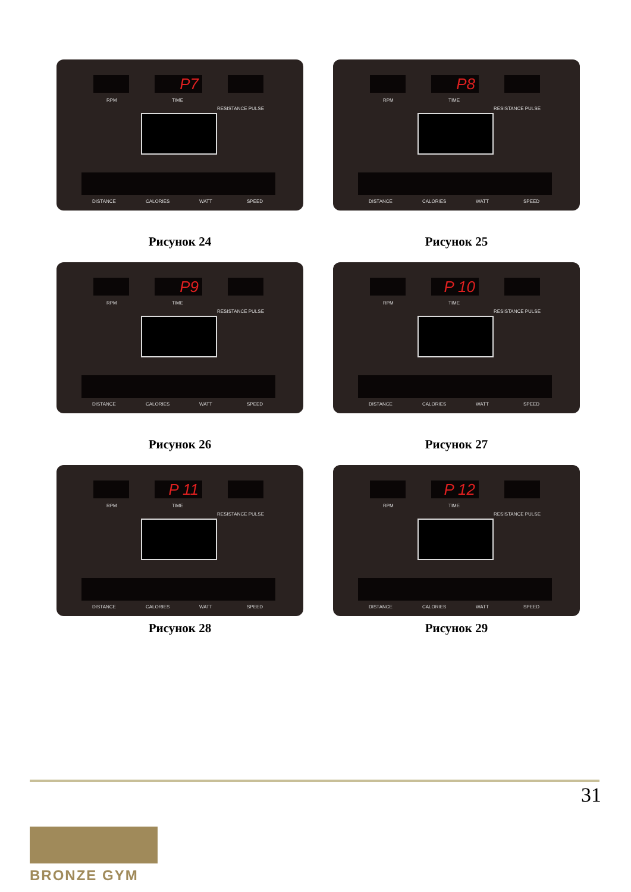P7
RPM TIME
RESISTANCE PULSE
DISTANCE CALORIES WATT SPEED
Рисунок 24
P8
RPM TIME
RESISTANCE PULSE
DISTANCE CALORIES WATT SPEED
Рисунок 25
P9
RPM TIME
RESISTANCE PULSE
DISTANCE CALORIES WATT SPEED
Рисунок 26
P 10
RPM TIME
RESISTANCE PULSE
DISTANCE CALORIES WATT SPEED
Рисунок 27
P 11
RPM TIME
RESISTANCE PULSE
DISTANCE CALORIES WATT SPEED
Рисунок 28
P 12
RPM TIME
RESISTANCE PULSE
DISTANCE CALORIES WATT SPEED
Рисунок 29
31
BRONZE GYM